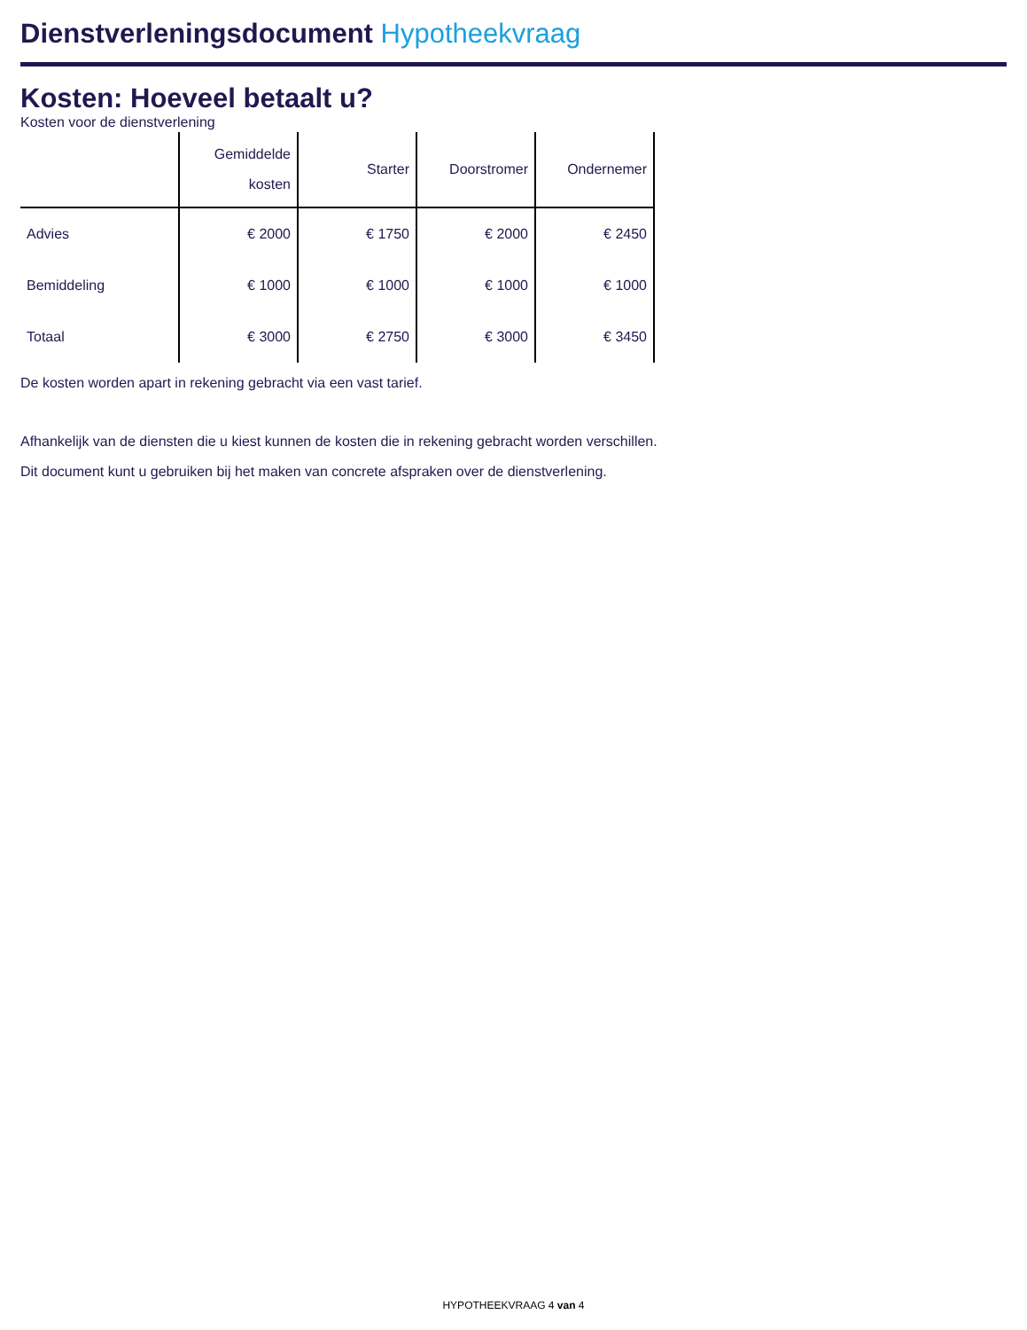Dienstverleningsdocument Hypotheekvraag
Kosten: Hoeveel betaalt u?
Kosten voor de dienstverlening
| | Gemiddelde kosten | Starter | Doorstromer | Ondernemer |
| --- | --- | --- | --- | --- |
| Advies | € 2000 | € 1750 | € 2000 | € 2450 |
| Bemiddeling | € 1000 | € 1000 | € 1000 | € 1000 |
| Totaal | € 3000 | € 2750 | € 3000 | € 3450 |
De kosten worden apart in rekening gebracht via een vast tarief.
Afhankelijk van de diensten die u kiest kunnen de kosten die in rekening gebracht worden verschillen.
Dit document kunt u gebruiken bij het maken van concrete afspraken over de dienstverlening.
HYPOTHEEKVRAAG 4 van 4